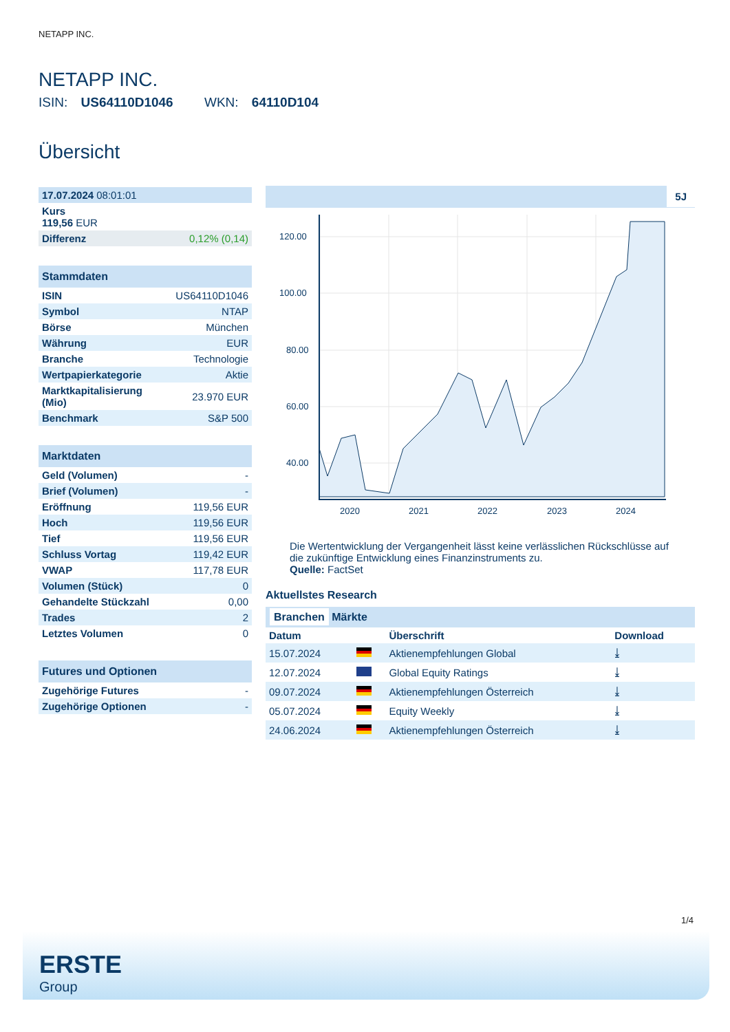NETAPP INC.
NETAPP INC.
ISIN: US64110D1046 WKN: 64110D104
Übersicht
| 17.07.2024 08:01:01 | |
| Kurs 119,56 EUR | |
| Differenz | 0,12% (0,14) |
| Stammdaten | |
| --- | --- |
| ISIN | US64110D1046 |
| Symbol | NTAP |
| Börse | München |
| Währung | EUR |
| Branche | Technologie |
| Wertpapierkategorie | Aktie |
| Marktkapitalisierung (Mio) | 23.970 EUR |
| Benchmark | S&P 500 |
| Marktdaten | |
| --- | --- |
| Geld (Volumen) | - |
| Brief (Volumen) | - |
| Eröffnung | 119,56 EUR |
| Hoch | 119,56 EUR |
| Tief | 119,56 EUR |
| Schluss Vortag | 119,42 EUR |
| VWAP | 117,78 EUR |
| Volumen (Stück) | 0 |
| Gehandelte Stückzahl | 0,00 |
| Trades | 2 |
| Letztes Volumen | 0 |
| Futures und Optionen | |
| --- | --- |
| Zugehörige Futures | - |
| Zugehörige Optionen | - |
5J
120.00
100.00
80.00
60.00
40.00
2020
2021
2022
2023
2024
Die Wertentwicklung der Vergangenheit lässt keine verlässlichen Rückschlüsse auf die zukünftige Entwicklung eines Finanzinstruments zu.
Quelle: FactSet
Aktuellstes Research
Branchen Märkte
| Datum | | Überschrift | Download |
| --- | --- | --- | --- |
| 15.07.2024 | | Aktienempfehlungen Global | ⤓ |
| 12.07.2024 | | Global Equity Ratings | ⤓ |
| 09.07.2024 | | Aktienempfehlungen Österreich | ⤓ |
| 05.07.2024 | | Equity Weekly | ⤓ |
| 24.06.2024 | | Aktienempfehlungen Österreich | ⤓ |
1/4
ERSTE
Group